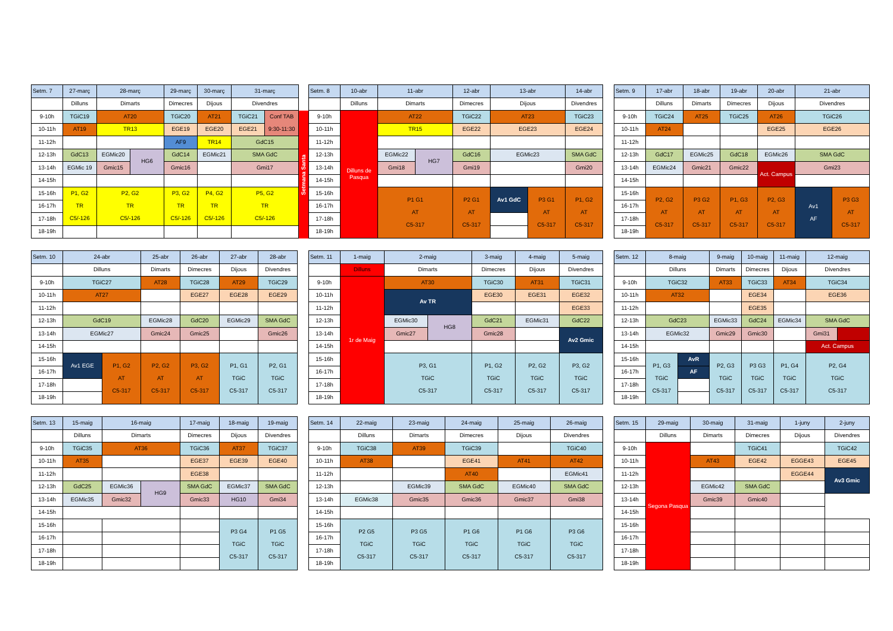| Setm. 7 | 27-març | 28-març | | 29-març | 30-març | 31-març | | |
| | Dilluns | Dimarts | | Dimecres | Dijous | Divendres | | |
| 9-10h | TGiC19 | AT20 | | TGiC20 | AT21 | TGiC21 | Conf TAB 9:30-11:30 | Setmana Santa |
| 10-11h | AT19 | TR13 | | EGE19 | EGE20 | EGE21 | | |
| 11-12h | | | | AF9 | TR14 | GdC15 | | |
| 12-13h | GdC13 | EGMic20 | HG6 | GdC14 | EGMic21 | SMA GdC | | |
| 13-14h | EGMic 19 | Gmic15 | | Gmic16 | | Gmi17 | | |
| 14-15h | | | | | | | | |
| 15-16h | P1, G2 TR C5/-126 | P2, G2 TR C5/-126 | | P3, G2 TR C5/-126 | P4, G2 TR C5/-126 | P5, G2 TR C5/-126 | | |
| 16-17h | | | | | | | | |
| 17-18h | | | | | | | | |
| 18-19h | | | | | | | | |
| Setm. 8 | 10-abr | 11-abr | | 12-abr | 13-abr | | 14-abr |
| | Dilluns | Dimarts | | Dimecres | Dijous | | Divendres |
| 9-10h | Dilluns de Pasqua | AT22 | | TGiC22 | AT23 | | TGiC23 |
| 10-11h | | TR15 | | EGE22 | EGE23 | | EGE24 |
| 11-12h | | | | | | | |
| 12-13h | | EGMic22 | HG7 | GdC16 | EGMic23 | | SMA GdC |
| 13-14h | | Gmi18 | | Gmi19 | | | Gmi20 |
| 14-15h | | | | | | | |
| 15-16h | | P1 G1 AT C5-317 | | P2 G1 AT C5-317 | Av1 GdC | P3 G1 AT C5-317 | P1, G2 AT C5-317 |
| 16-17h | | | | | | | |
| 17-18h | | | | | | | |
| 18-19h | | | | | | | |
| Setm. 9 | 17-abr | 18-abr | 19-abr | 20-abr | 21-abr | |
| | Dilluns | Dimarts | Dimecres | Dijous | Divendres | |
| 9-10h | TGiC24 | AT25 | TGiC25 | AT26 | TGiC26 | |
| 10-11h | AT24 | | | EGE25 | EGE26 | |
| 11-12h | | | | | | |
| 12-13h | GdC17 | EGMic25 | GdC18 | EGMic26 | SMA GdC | |
| 13-14h | EGMic24 | Gmic21 | Gmic22 | Act. Campus | Gmi23 | |
| 14-15h | | | | | | |
| 15-16h | P2, G2 AT C5-317 | P3 G2 AT C5-317 | P1, G3 AT C5-317 | P2, G3 AT C5-317 | Av1 AF | P3 G3 AT C5-317 |
| 16-17h | | | | | | |
| 17-18h | | | | | | |
| 18-19h | | | | | | |
| Setm. 10 | 24-abr | | 25-abr | 26-abr | 27-abr | 28-abr |
| | Dilluns | | Dimarts | Dimecres | Dijous | Divendres |
| 9-10h | TGiC27 | | AT28 | TGiC28 | AT29 | TGiC29 |
| 10-11h | AT27 | | | EGE27 | EGE28 | EGE29 |
| 11-12h | | | | | | |
| 12-13h | GdC19 | | EGMic28 | GdC20 | EGMic29 | SMA GdC |
| 13-14h | EGMic27 | | Gmic24 | Gmic25 | | Gmic26 |
| 14-15h | | | | | | |
| 15-16h | Av1 EGE | P1, G2 AT C5-317 | P2, G2 AT C5-317 | P3, G2 AT C5-317 | P1, G1 TGiC C5-317 | P2, G1 TGiC C5-317 |
| 16-17h | | | | | | |
| 17-18h | | | | | | |
| 18-19h | | | | | | |
| Setm. 11 | 1-maig | 2-maig | | 3-maig | 4-maig | 5-maig |
| | Dilluns | Dimarts | | Dimecres | Dijous | Divendres |
| 9-10h | 1r de Maig | AT30 | | TGiC30 | AT31 | TGiC31 |
| 10-11h | | Av TR | | EGE30 | EGE31 | EGE32 |
| 11-12h | | | | | | EGE33 |
| 12-13h | | EGMic30 | HG8 | GdC21 | EGMic31 | GdC22 |
| 13-14h | | Gmic27 | | Gmic28 | | Av2 Gmic |
| 14-15h | | | | | | |
| 15-16h | | P3, G1 TGiC C5-317 | | P1, G2 TGiC C5-317 | P2, G2 TGiC C5-317 | P3, G2 TGiC C5-317 |
| 16-17h | | | | | | |
| 17-18h | | | | | | |
| 18-19h | | | | | | |
| Setm. 12 | 8-maig | | 9-maig | 10-maig | 11-maig | 12-maig | |
| | Dilluns | | Dimarts | Dimecres | Dijous | Divendres | |
| 9-10h | TGiC32 | | AT33 | TGiC33 | AT34 | TGiC34 | |
| 10-11h | AT32 | | | EGE34 | | EGE36 | |
| 11-12h | | | | EGE35 | | | |
| 12-13h | GdC23 | | EGMic33 | GdC24 | EGMic34 | SMA GdC | |
| 13-14h | EGMic32 | | Gmic29 | Gmic30 | | Gmi31 | |
| 14-15h | | | | | | Act. Campus | |
| 15-16h | P1, G3 TGiC C5-317 | AvR | P2, G3 TGiC C5-317 | P3 G3 TGiC C5-317 | P1, G4 TGiC C5-317 | P2, G4 TGiC C5-317 | |
| 16-17h | | AF | | | | | |
| 17-18h | | | | | | | |
| 18-19h | | | | | | | |
| Setm. 13 | 15-maig | 16-maig | | 17-maig | 18-maig | 19-maig |
| | Dilluns | Dimarts | | Dimecres | Dijous | Divendres |
| 9-10h | TGiC35 | AT36 | | TGiC36 | AT37 | TGiC37 |
| 10-11h | AT35 | | | EGE37 | EGE39 | EGE40 |
| 11-12h | | | | EGE38 | | |
| 12-13h | GdC25 | EGMic36 | HG9 | SMA GdC | EGMic37 | SMA GdC |
| 13-14h | EGMic35 | Gmic32 | | Gmic33 | HG10 | Gmi34 |
| 14-15h | | | | | | |
| 15-16h | | | | | P3 G4 TGiC C5-317 | P1 G5 TGiC C5-317 |
| 16-17h | | | | | | |
| 17-18h | | | | | | |
| 18-19h | | | | | | |
| Setm. 14 | 22-maig | 23-maig | 24-maig | 25-maig | 26-maig |
| | Dilluns | Dimarts | Dimecres | Dijous | Divendres |
| 9-10h | TGiC38 | AT39 | TGiC39 | | TGiC40 |
| 10-11h | AT38 | | EGE41 | AT41 | AT42 |
| 11-12h | | | AT40 | | EGMic41 |
| 12-13h | | EGMic39 | SMA GdC | EGMic40 | SMA GdC |
| 13-14h | EGMic38 | Gmic35 | Gmic36 | Gmic37 | Gmi38 |
| 14-15h | | | | | |
| 15-16h | P2 G5 TGiC C5-317 | P3 G5 TGiC C5-317 | P1 G6 TGiC C5-317 | P1 G6 TGiC C5-317 | P3 G6 TGiC C5-317 |
| 16-17h | | | | | |
| 17-18h | | | | | |
| 18-19h | | | | | |
| Setm. 15 | 29-maig | 30-maig | 31-maig | 1-juny | 2-juny |
| | Dilluns | Dimarts | Dimecres | Dijous | Divendres |
| 9-10h | Segona Pasqua | | TGiC41 | | TGiC42 |
| 10-11h | | AT43 | EGE42 | EGGE43 | EGE45 |
| 11-12h | | | | EGGE44 | Av3 Gmic |
| 12-13h | | EGMic42 | SMA GdC | | |
| 13-14h | | Gmic39 | Gmic40 | | |
| 14-15h | | | | | |
| 15-16h | | | | | |
| 16-17h | | | | | |
| 17-18h | | | | | |
| 18-19h | | | | | |